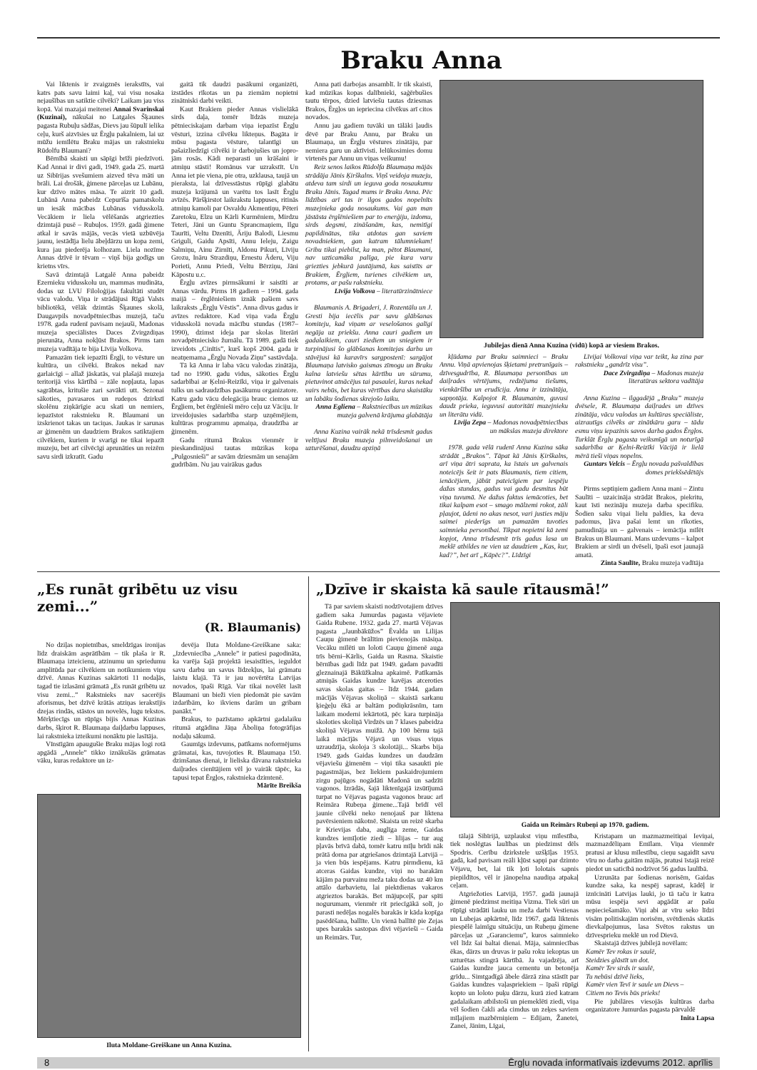Braku Anna
Vai liktenis ir zvaigznēs ierakstīts, vai katrs pats savu laimi kaļ, vai visu nosaka nejaušības un satiktie cilvēki? Laikam jau viss kopā. Vai mazajai meitenei Annai Svarinskai (Kuzinai), nākušai no Latgales Šķaunes pagasta Rubuļu sādžas, Dievs jau šūpulī ielika ceļu, kurš aizvīsies uz Ērgļu pakalniem, lai uz mūžu iemīlētu Braku mājas un rakstnieku Rūdolfu Blaumani?
Bērnībā skaisti un sāpīgi brīži piedzīvoti. Kad Annai ir divi gadi, 1949. gada 25. martā uz Sibīrijas svešumiem aizved tēva māti un brāli. Lai drošāk, ģimene pārceļas uz Lubānu, kur dzīvo mātes māsa. Te aizrit 10 gadi. Lubānā Anna pabeidz Cepurīša pamatskolu un iesāk mācības Lubānas vidusskolā. Vecākiem ir liela vēlēšanās atgriezties dzimtajā pusē – Rubuļos. 1959. gadā ģimene atkal ir savās mājās, vecās vietā uzbūvēja jaunu, iestādīja lielu ābeļdārzu un kopa zemi, kura jau piederēja kolhozam. Liela nozīme Annas dzīvē ir tēvam – viņš bija godīgs un krietns vīrs.
Savā dzimtajā Latgalē Anna pabeidz Ezernieku vidusskolu un, mammas mudināta, dodas uz LVU Filoloģijas fakultāti studēt vācu valodu. Viņa ir strādājusi Rīgā Valsts bibliotēkā, vēlāk dzimtās Šķaunes skolā, Daugavpils novadpētniecības muzejā, taču 1978. gada rudenī pavisam nejauši, Madonas muzeja speciālistes Daces Zvirgzdiņas pierunāta, Anna nokļūst Brakos. Pirms tam muzeja vadītāja te bija Līvija Volkova.
Pamazām tiek iepazīti Ērgļi, to vēsture un kultūra, un cilvēki. Brakos nekad nav garlaicīgi – allaž jāskatās, vai plašajā muzeja teritorijā viss kārtībā – zāle nopļauta, lapas sagrābtas, kritušie zari savākti utt. Sezonai sākoties, pavasaros un rudeņos dzirkstī skolēnu ziņkārīgie acu skati un nemiers, iepazīstot rakstnieku R. Blaumani un izskrienot takas un taciņas. Jaukas ir sarunas ar ģimenēm un daudziem Brakos satiktajiem cilvēkiem, kuriem ir svarīgi ne tikai iepazīt muzeju, bet arī cilvēcīgi aprunāties un reizēm savu sirdi izkratīt. Gadu
gaitā tik daudzi pasākumi organizēti, izstādes rīkotas un pa ziemām nopietni zinātniski darbi veikti.
Kaut Brakiem pieder Annas vislielākā sirds daļa, tomēr līdzās muzeja pētnieciskajam darbam viņa iepazīst Ērgļu vēsturi, izzina cilvēku likteņus. Bagāta ir mūsu pagasta vēsture, talantīgi un pašaizliedzīgi cilvēki ir darbojušies un jopro­jām rosās. Kādi neparasti un krāšaini ir atmiņu stāsti! Romānus var uzrakstīt. Un Anna iet pie viena, pie otra, uzklausa, taujā un pieraksta, lai dzīvesstāstus rūpīgi glabātu muzeja krājumā un varētu tos lasīt Ērgļu avīzēs. Pāršķirstot laikrakstu lappuses, ritinās atmiņu kamoli par Osvaldu Akmentiņu, Pēteri Zaretoku, Elzu un Kārli Kurmēniem, Mirdzu Teteri, Jāni un Guntu Sprancmaņiem, Ilgu Taurīti, Veltu Dzenīti, Āriju Balodi, Liesmu Griguli, Gaidu Apsīti, Annu Ieleju, Zaigu Salmiņu, Ainu Zirnīti, Aldonu Pikuri, Līviju Grozu, Ināru Strazdiņu, Ernestu Āderu, Viju Porieti, Annu Priedi, Veltu Bērziņu, Jāni Kāpostu u.c.
Ērgļu avīzes pirmsākumi ir saistīti ar Annas vārdu. Pirms 18 gadiem – 1994. gada maijā – ērglēniešiem iznāk pašiem savs laikraksts „Ērgļu Vēstis”. Anna divus gadus ir avīzes redaktore. Kad viņa vada Ērgļu vidusskolā novada mācību stundas (1987–1990), dzimst ideja par skolas literāri novadpētniecisko žurnālu. Tā 1989. gadā tiek izveidots „Cinītis”, kurš kopš 2004. gada ir neatņemama „Ērgļu Novada Ziņu” sastāvdaļa.
Tā kā Anna ir laba vācu valodas zinātāja, tad no 1990. gadu vidus, sākoties Ērgļu sadarbībai ar Ķelni-Reizīki, viņa ir galvenais tulks un sadraudzības pasākumu organizatore. Katru gadu vācu delegācija brauc ciemos uz Ērgļiem, bet ērglēnieši mēro ceļu uz Vāciju. Ir izveidojusies sadarbība starp uzņēmējiem, kultūras programmu apmaiņa, draudzība ar ģimenēm.
Gadu ritumā Brakus vienmēr ir pieskandinājusi tautas mūzikas kopa „Pulgosnieši” ar savām dziesmām un senajām gudrībām. Nu jau vairākus gadus
Anna pati darbojas ansamblī. Ir tik skaisti, kad mūzikas kopas dalībnieki, saģērbušies tautu tērpos, dzied latviešu tautas dziesmas Brakos, Ērgļos un iepriecina cilvēkus arī citos novados.
Annu jau gadiem tuvāki un tālāki ļaudis dēvē par Braku Annu, par Braku un Blaumaņa, un Ērgļu vēstures zinātāju, par nemiera garu un aktīvisti. Ielūkosimies domu virtenēs par Annu un viņas veikumu!
Reiz senos laikos Rūdolfa Blaumaņa mājās strādāja Jānis Ķirškalns. Viņš veidoja muzeju, atdeva tam sirdi un ieguva goda nosaukumu Braku Jānis. Tagad mums ir Braku Anna. Pēc līdzības arī tas ir ilgos gados nopelnīts muzejnieka goda nosaukums. Vai gan man jāstāsta ērglēniešiem par to enerģiju, izdomu, sirds degsmi, zināšanām, kas, nemitīgi papildinātas, tika atdotas gan saviem novadniekiem, gan katram tālumniekam! Gribu tikai piebilst, ka man, pētot Blaumani, nav uzticamāka palīga, pie kura varu griezties jebkurā jautājumā, kas saistīts ar Brakiem, Ērgļiem, turienes cilvēkiem un, protams, ar pašu rakstnieku.
Līvija Volkova – literatūrzinātniece
Blaumanis A. Brigaderi, J. Rozentālu un J. Gresti bija iecēlis par savu glābšanas komiteju, kad viņam ar veselošanos galīgi negāja uz priekšu. Anna cauri gadiem un gadalaikiem, cauri ziediem un sniegiem ir turpinājusi šo glābšanas komitejas darbu un stāvējusi kā karavīrs sargpostenī: sargājot Blaumaņa latvisko gaismas zīmogu un Braku kalna latviešu sētas kārtību un sūrumu, pietuvinot atnācējus tai pasaulei, kuras nekad vairs nebūs, bet kuras vērtības dara skaistāku un labāku šodienas skrejošo laiku.
Anna Egliena – Rakstniecības un mūzikas muzeja galvenā krājuma glabātāja
Anna Kuzina vairāk nekā trīsdesmit gadus veltījusi Braku muzeja pilnveidošanai un uzturēšanai, daudzu apziņā
Jubilejas dienā Anna Kuzina (vidū) kopā ar viesiem Brakos.
kļūdama par Braku saimnieci – Braku Annu. Viņā apvienojas šķietami pretrunīgais – dzīvesgudrība, R. Blaumaņa personības un daiļrades vērtējums, redzējuma tiešums, vienkāršība un erudīcija. Anna ir izzinātāja, sapņotāja. Kalpojot R. Blaumanim, guvusi daudz prieka, ieguvusi autoritāti muzejnieku un literātu vidū.
Līvija Zepa – Madonas novadpētniecības un mākslas muzeja direktore
1978. gada vēlā rudenī Anna Kuzina sāka strādāt „Brakos”. Tāpat kā Jānis Ķirškalns, arī viņa ātri saprata, ka īstais un galvenais noteicējs šeit ir pats Blaumanis, tiem citiem, ienācējiem, jābūt pateicīgiem par iespēju dažas stundas, gadus vai gadu desmitus būt viņa tuvumā. Ne dažus faktus iemācoties, bet tikai kalpam esot – smago mālzemi rokot, zāli pļaujot, ūdeni no akas nesot, vari justies māju saimei piederīgs un pamazām tuvoties saimnieka personībai. Tikpat nopietni kā zemi kopjot, Anna trīsdesmit trīs gadus lasa un meklē atbildes ne vien uz daudziem „Kas, kur, kad?”, bet arī „Kāpēc?”. Līdzīgi
Līvijai Volkovai viņa var teikt, ka zina par rakstnieku „gandrīz visu”.
Dace Zvirgzdiņa – Madonas muzeja literatūras sektora vadītāja
Anna Kuzina – ilggadējā „Braku” muzeja dvēsele, R. Blaumaņa daiļrades un dzīves zinātāja, vācu valodas un kultūras speciāliste, aizrautīgs cilvēks ar zinātkāru garu – tādu esmu viņu iepazinis savos darba gados Ērgļos. Turklāt Ērgļu pagasta veiksmīgā un noturīgā sadarbība ar Ķelni-Reizīki Vācijā ir lielā mērā tieši viņas nopelns.
Guntars Velcis – Ērgļu novada pašvaldības domes priekšsēdētājs
Pirms septiņiem gadiem Anna mani – Zintu Saulīti – uzaicināja strādāt Brakos, piekritu, kaut īsti nezināju muzeja darba specifiku. Šodien saku viņai lielu paldies, ka deva padomus, ļāva pašai lemt un rīkoties, pamudināja un – galvenais – iemācīja mīlēt Brakus un Blaumani. Mans uzdevums – kalpot Brakiem ar sirdi un dvēseli, īpaši esot jaunajā amatā.
Zinta Saulīte, Braku muzeja vadītāja
„Es runāt gribētu uz visu zemi...”
(R. Blaumanis)
No dziļas nopietnības, smeldzīgas ironijas līdz draiskām asprātībām – tik plaša ir R. Blaumaņa izteicienu, atzinumu un spriedumu amplitūda par cilvēkiem un notikumiem viņu dzīvē. Annas Kuzinas sakārtoti 11 nodaļās, tagad tie izlasāmi grāmatā „Es runāt gribētu uz visu zemi...” Rakstnieks nav sacerējis aforismus, bet dzīvē krātās atziņas ierakstījis dzejas rindās, stāstos un novelēs, lugu tekstos. Mērķtiecīgs un rūpīgs bijis Annas Kuzinas darbs, šķirot R. Blaumaņa daiļdarbu lappuses, lai rakstnieka izteikumi nonāktu pie lasītāja.
Vīnstīgām apaugušie Braku mājas logi rotā apgādā „Annele” tikko iznākušās grāmatas vāku, kuras redaktore un iz-
devēja Iluta Moldane-Greiškane saka: „Izdevniecība „Annele” ir patiesi pagodināta, ka varēja šajā projektā iesaistīties, ieguldot savu darbu un savus līdzekļus, lai grāmatu laistu klajā. Tā ir jau novērtēta Latvijas novados, īpaši Rīgā. Var tikai novēlēt lasīt Blaumani un bieži vien piedomāt pie savām izdarībām, ko ikviens darām un gribam panākt.”
Brakus, to pazīstamo apkārtni gadalaiku ritumā atgādina Jāņa Āboliņa fotogrāfijas nodaļu sākumā.
Gaumīgs izdevums, patīkams noformējums grāmatai, kas, tuvojoties R. Blaumaņa 150. dzimšanas dienai, ir lieliska dāvana rakstnieka daiļrades cienītājiem vēl jo vairāk tāpēc, ka tapusi tepat Ērgļos, rakstnieka dzimtenē.
Mārīte Breikša
Iluta Moldane-Greiškane un Anna Kuzina.
„Dzīve ir skaista kā saule rītausmā!”
Tā par saviem skaisti nodzīvotajiem dzīves gadiem saka Jumurdas pagasta vējaviete Gaida Rubene. 1932. gada 27. martā Vējavas pagasta „Jaunbākūžos” Ēvalda un Lilijas Cauņu ģimenē brālītim pievienojās māsiņa. Vecāku mīlēti un loloti Cauņu ģimenē auga trīs bērni–Kārlis, Gaida un Rasma. Skaistie bērnības gadi līdz pat 1949. gadam pavadīti gleznainajā Bākūžkalna apkaimē. Patīkamās atmiņās Gaidas kundze kavējas atceroties savas skolas gaitas – līdz 1944. gadam mācījās Vējavas skoliņā – skaistā sarkanu ķieģeļu ēkā ar baltām podiņkrāsnīm, tam laikam moderni iekārtotā, pēc kara turpināja skoloties skoliņā Virdzēs un 7 klases pabeidza skoliņā Vējavas muižā. Ap 100 bērnu tajā laikā mācījās Vējavā un visus viņus uzraudzīja, skoloja 3 skolotāji... Skarbs bija 1949. gads Gaidas kundzes un daudzām vējaviešu ģimenēm – viņi tika sasaukti pie pagastmājas, bez liekiem paskaidrojumiem zirgu pajūgos nogādāti Madonā un sadzīti vagonos. Izrādās, šajā liktenīgajā izsūtījumā turpat no Vējavas pagasta vagonos brauc arī Reimāra Rubeņa ģimene...Tajā brīdī vēl jaunie cilvēki neko nenojauš par liktenа pavērsieniem nākotnē. Skaista un reizē skarba ir Krievijas daba, auglīga zeme, Gaidas kundzes iemīļotie ziedi – lilijas – tur aug pļavās brīvā dabā, tomēr katru mīļu brīdi nāk prātā doma par atgriešanos dzimtajā Latvijā – ja vien būs iespējams. Katru pirmdienu, kā atceras Gaidas kundze, viņi no barakām kājām pa purvainu meža taku dodas uz 40 km attālo darbavietu, lai piektdienas vakaros atgrieztos barakās. Bet mājupceļš, par spīti nogurumam, vienmēr rit priecīgākā solī, jo parasti nedēļas nogalēs barakās ir kāda kopīga pasēdēšana, ballīte. Un vienā ballītē pie Zejas upes barakās sastopas divi vējavieši – Gaida un Reimārs. Tur,
Gaida un Reimārs Rubeņi ap 1970. gadiem.
tālajā Sibīrijā, uzplaukst viņu mīlestība, tiek noslēgtas laulības un piedzimst dēls Spodris. Cerību dzirkstele uzšķīļas 1953. gadā, kad pavisam reāli kļūst sapņi par dzimto Vējavu, bet, lai tik ļoti lolotais sapnis piepildītos, vēl ir jānopelna naudiņa atpakaļ ceļam.
Atgriežoties Latvijā, 1957. gadā jaunajā ģimenē piedzimst meitiņa Vizma. Tiek sūri un rūpīgi strādāti lauku un meža darbi Vestienas un Lubejas apkārtnē, līdz 1967. gadā liktenis piespēlē laimīgu situāciju, un Rubeņu ģimene pārceļas uz „Garanciemu”, kuros saimnieko vēl līdz šai baltai dienai. Māja, saimniecības ēkas, dārzs un druvas ir pašu roku iekoptas un uzturētas stingrā kārtībā. Ja vajadzēja, arī Gaidas kundze jauca cementu un betonēja grīdu... Simtgadīgā ābele dārzā zina stāstīt par Gaidas kundzes vaļaspriekiem – īpaši rūpīgi kopto un loloto puķu dārzu, kurā zied katram gadalaikam atbilstoši un piemeklēti ziedi, viņa vēl šodien čakli ada cimdus un zeķes saviem mīļajiem mazbērniņiem – Edijam, Žanetei, Zanei, Jānim, Līgai,
Kristapam un mazmazmeitiņai Ieviņai, mazmazdēliņam Emīlam. Viņa vienmēr pratusi ar klusu mīlestību, cieņu sagaidīt savu vīru no darba gaitām mājās, pratusi īstajā reizē piedot un saticībā nodzīvot 56 gadus laulībā.
Uzrunāta par šodienas norisēm, Gaidas kundze saka, ka nespēj saprast, kādēļ ir iznīcināti Latvijas lauki, jo tā taču ir katra mūsu iespēja sevi apgādāt ar pašu nepieciešamāko. Viņi abi ar vīru seko līdzi visām politiskajām norisēm, svētdienās skatās dievkalpojumus, lasa Svētos rakstus un dzīvesprieku meklē un rod Dievā.
Skaistajā dzīves jubilejā novēlam:
Kamēr Tev rokas ir saulē,
Steidzies glāstīt un dot.
Kamēr Tev sirds ir saulē,
Tu nebūsi dzīvē lieks,
Kamēr vien Tevī ir saule un Dievs –
Citiem no Tevis būs prieks!
Pie jubilāres viesojās kultūras darba organizatore Jumurdas pagasta pārvaldē
Inita Lapsa
8 Ērgļu novada informatīvais izdevums 2012. aprīlis